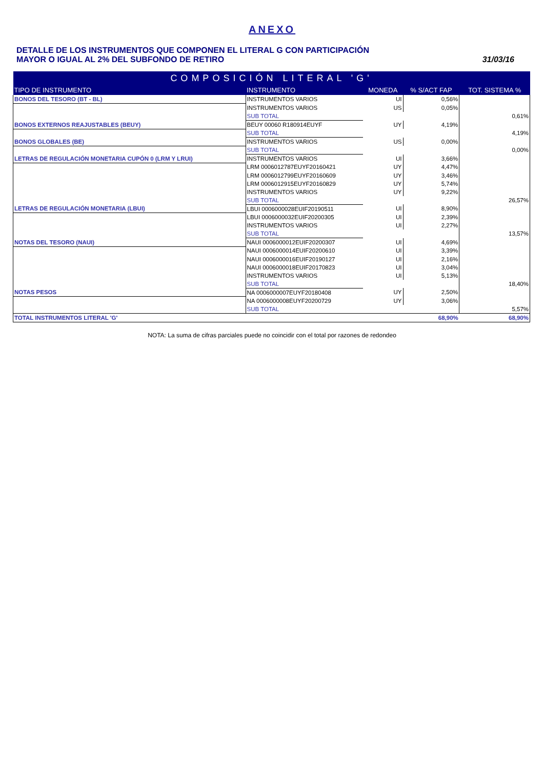ANEXO
DETALLE DE LOS INSTRUMENTOS QUE COMPONEN EL LITERAL G CON PARTICIPACIÓN
MAYOR O IGUAL AL 2% DEL SUBFONDO DE RETIRO
31/03/16
| COMPOSICIÓN LITERAL 'G' | | | | |
| --- | --- | --- | --- | --- |
| TIPO DE INSTRUMENTO | INSTRUMENTO | MONEDA | % S/ACT FAP | TOT. SISTEMA % |
| BONOS DEL TESORO (BT - BL) | INSTRUMENTOS VARIOS | UI | 0,56% | |
| | INSTRUMENTOS VARIOS | US | 0,05% | |
| | SUB TOTAL | | | 0,61% |
| BONOS EXTERNOS REAJUSTABLES (BEUY) | BEUY 00060 R180914EUYF | UY | 4,19% | |
| | SUB TOTAL | | | 4,19% |
| BONOS GLOBALES (BE) | INSTRUMENTOS VARIOS | US | 0,00% | |
| | SUB TOTAL | | | 0,00% |
| LETRAS DE REGULACIÓN MONETARIA CUPÓN 0 (LRM Y LRUI) | INSTRUMENTOS VARIOS | UI | 3,66% | |
| | LRM 0006012787EUYF20160421 | UY | 4,47% | |
| | LRM 0006012799EUYF20160609 | UY | 3,46% | |
| | LRM 0006012915EUYF20160829 | UY | 5,74% | |
| | INSTRUMENTOS VARIOS | UY | 9,22% | |
| | SUB TOTAL | | | 26,57% |
| LETRAS DE REGULACIÓN MONETARIA (LBUI) | LBUI 0006000028EUIF20190511 | UI | 8,90% | |
| | LBUI 0006000032EUIF20200305 | UI | 2,39% | |
| | INSTRUMENTOS VARIOS | UI | 2,27% | |
| | SUB TOTAL | | | 13,57% |
| NOTAS DEL TESORO (NAUI) | NAUI 0006000012EUIF20200307 | UI | 4,69% | |
| | NAUI 0006000014EUIF20200610 | UI | 3,39% | |
| | NAUI 0006000016EUIF20190127 | UI | 2,16% | |
| | NAUI 0006000018EUIF20170823 | UI | 3,04% | |
| | INSTRUMENTOS VARIOS | UI | 5,13% | |
| | SUB TOTAL | | | 18,40% |
| NOTAS PESOS | NA 0006000007EUYF20180408 | UY | 2,50% | |
| | NA 0006000008EUYF20200729 | UY | 3,06% | |
| | SUB TOTAL | | | 5,57% |
| TOTAL INSTRUMENTOS LITERAL 'G' | | | 68,90% | 68,90% |
NOTA: La suma de cifras parciales puede no coincidir con el total por razones de redondeo